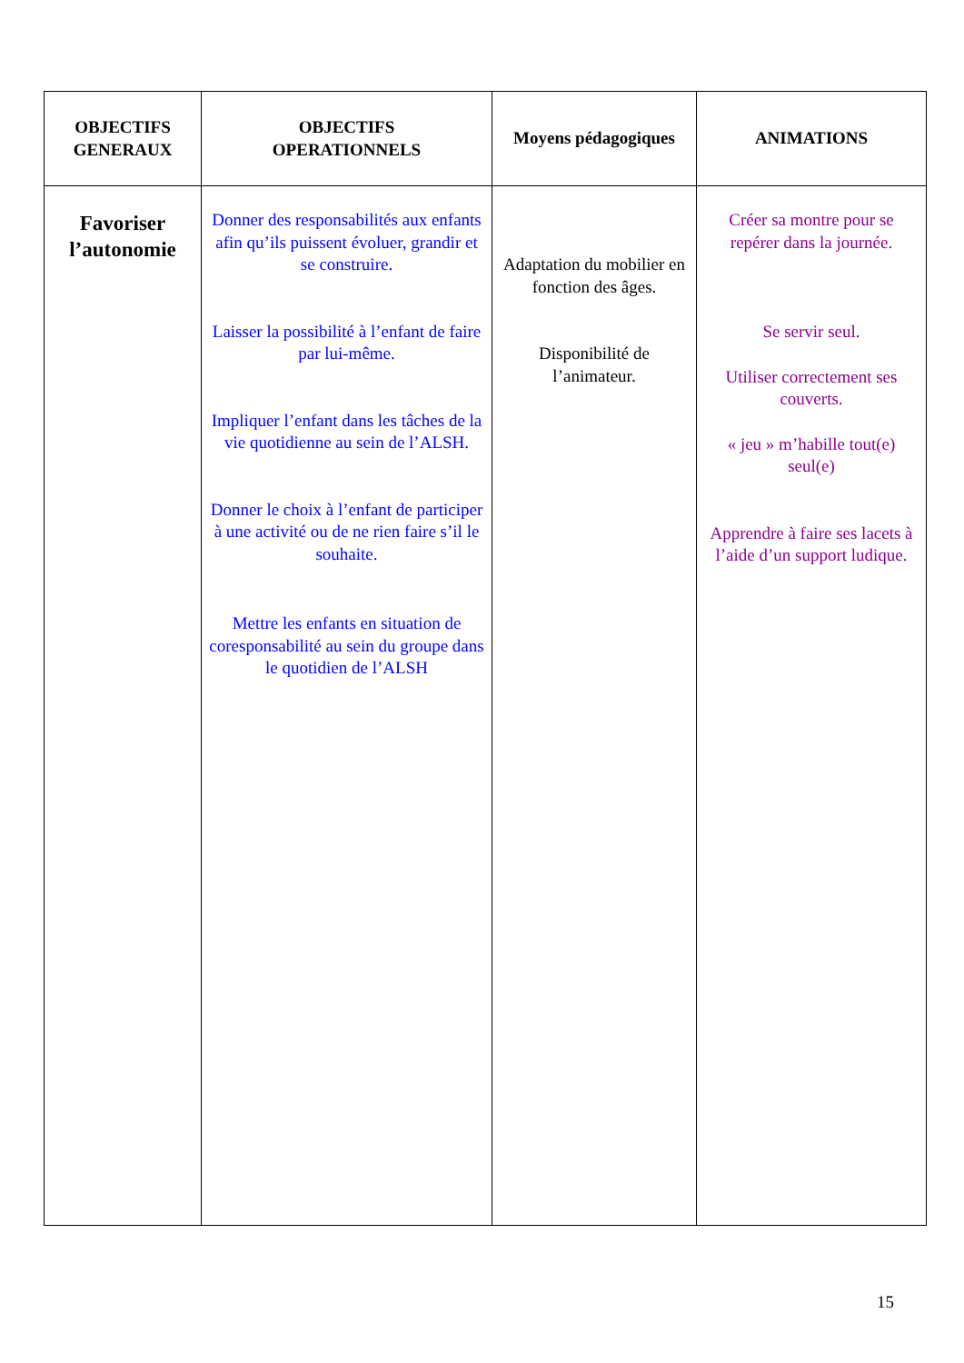| OBJECTIFS GENERAUX | OBJECTIFS OPERATIONNELS | Moyens pédagogiques | ANIMATIONS |
| --- | --- | --- | --- |
| Favoriser l’autonomie | Donner des responsabilités aux enfants afin qu’ils puissent évoluer, grandir et se construire. Laisser la possibilité à l’enfant de faire par lui-même. Impliquer l’enfant dans les tâches de la vie quotidienne au sein de l’ALSH. Donner le choix à l’enfant de participer à une activité ou de ne rien faire s’il le souhaite. Mettre les enfants en situation de coresponsabilité au sein du groupe dans le quotidien de l’ALSH | Adaptation du mobilier en fonction des âges. Disponibilité de l’animateur. | Créer sa montre pour se repérer dans la journée. Se servir seul. Utiliser correctement ses couverts. « jeu » m’habille tout(e) seul(e) Apprendre à faire ses lacets à l’aide d’un support ludique. |
15